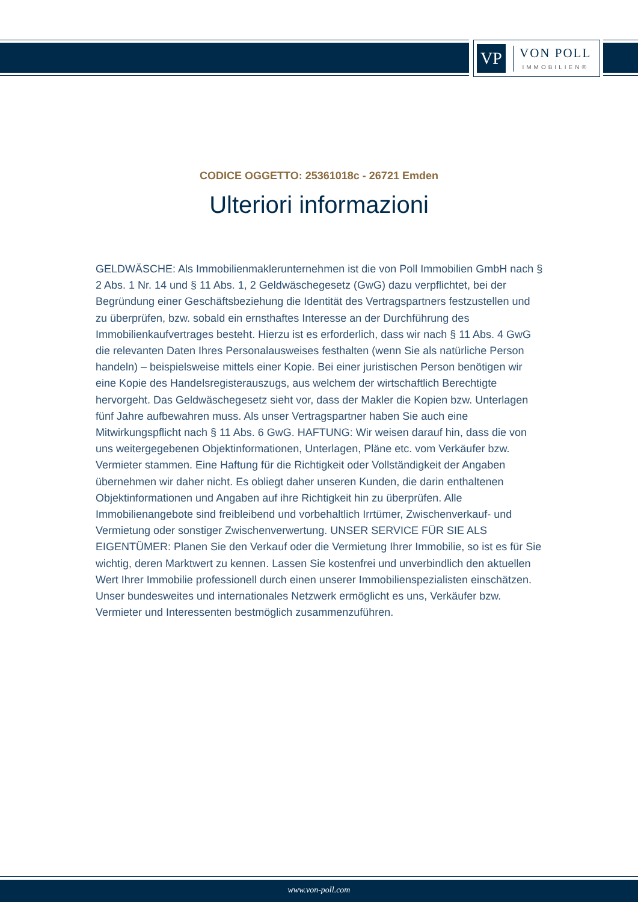VP
VON POLL
IMMOBILIEN®
CODICE OGGETTO: 25361018c - 26721 Emden
Ulteriori informazioni
GELDWÄSCHE: Als Immobilienmaklerunternehmen ist die von Poll Immobilien GmbH nach § 2 Abs. 1 Nr. 14 und § 11 Abs. 1, 2 Geldwäschegesetz (GwG) dazu verpflichtet, bei der Begründung einer Geschäftsbeziehung die Identität des Vertragspartners festzustellen und zu überprüfen, bzw. sobald ein ernsthaftes Interesse an der Durchführung des Immobilienkaufvertrages besteht. Hierzu ist es erforderlich, dass wir nach § 11 Abs. 4 GwG die relevanten Daten Ihres Personalausweises festhalten (wenn Sie als natürliche Person handeln) – beispielsweise mittels einer Kopie. Bei einer juristischen Person benötigen wir eine Kopie des Handelsregisterauszugs, aus welchem der wirtschaftlich Berechtigte hervorgeht. Das Geldwäschegesetz sieht vor, dass der Makler die Kopien bzw. Unterlagen fünf Jahre aufbewahren muss. Als unser Vertragspartner haben Sie auch eine Mitwirkungspflicht nach § 11 Abs. 6 GwG. HAFTUNG: Wir weisen darauf hin, dass die von uns weitergegebenen Objektinformationen, Unterlagen, Pläne etc. vom Verkäufer bzw. Vermieter stammen. Eine Haftung für die Richtigkeit oder Vollständigkeit der Angaben übernehmen wir daher nicht. Es obliegt daher unseren Kunden, die darin enthaltenen Objektinformationen und Angaben auf ihre Richtigkeit hin zu überprüfen. Alle Immobilienangebote sind freibleibend und vorbehaltlich Irrtümer, Zwischenverkauf- und Vermietung oder sonstiger Zwischenverwertung. UNSER SERVICE FÜR SIE ALS EIGENTÜMER: Planen Sie den Verkauf oder die Vermietung Ihrer Immobilie, so ist es für Sie wichtig, deren Marktwert zu kennen. Lassen Sie kostenfrei und unverbindlich den aktuellen Wert Ihrer Immobilie professionell durch einen unserer Immobilienspezialisten einschätzen. Unser bundesweites und internationales Netzwerk ermöglicht es uns, Verkäufer bzw. Vermieter und Interessenten bestmöglich zusammenzuführen.
www.von-poll.com